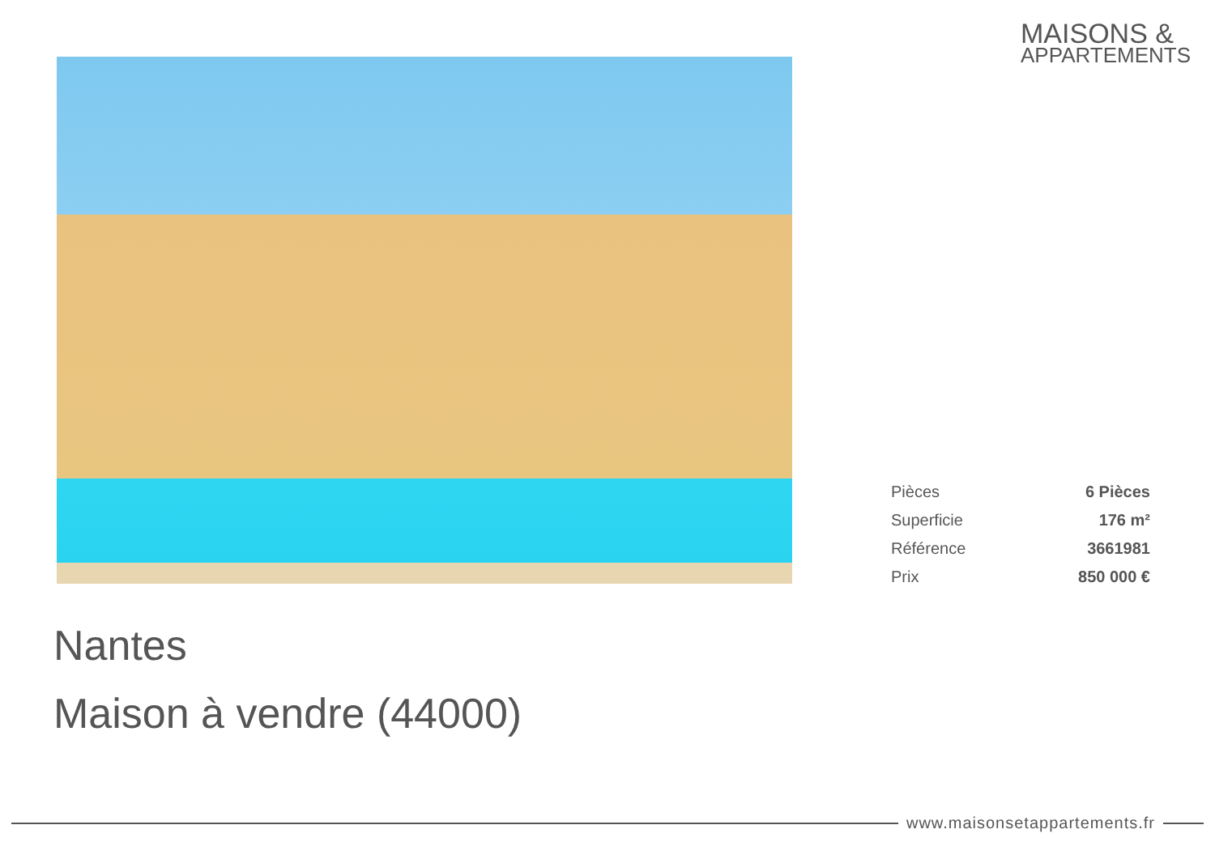MAISONS &
APPARTEMENTS
| Pièces | 6 Pièces |
| Superficie | 176 m² |
| Référence | 3661981 |
| Prix | 850 000 € |
Nantes
Maison à vendre (44000)
www.maisonsetappartements.fr